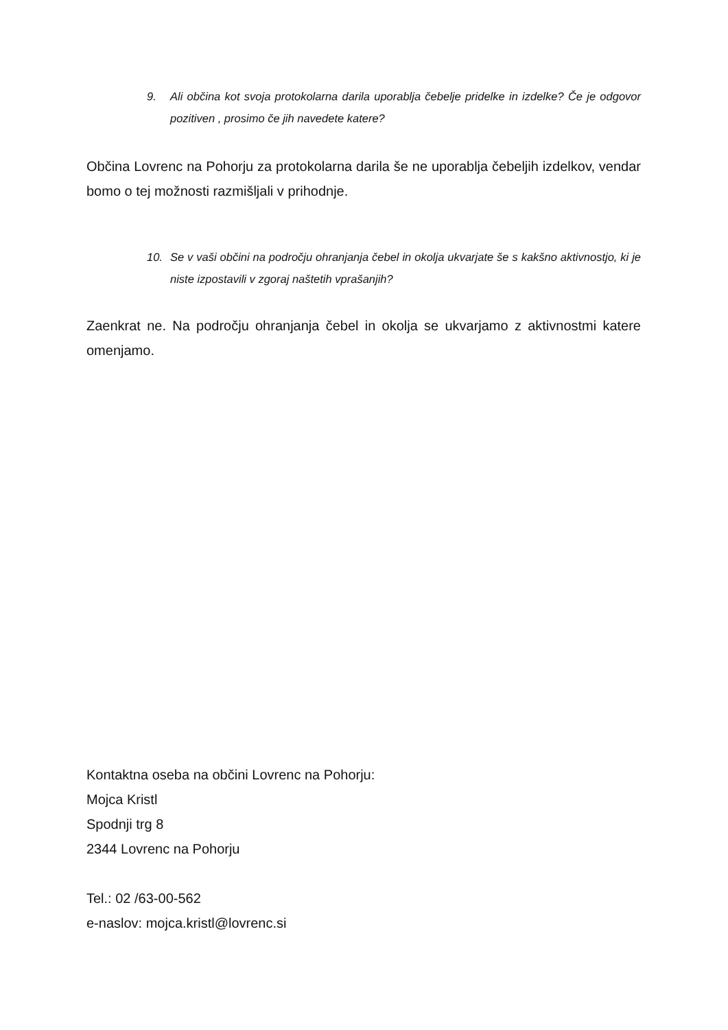9. Ali občina kot svoja protokolarna darila uporablja čebelje pridelke in izdelke? Če je odgovor pozitiven , prosimo če jih navedete katere?
Občina Lovrenc na Pohorju za protokolarna darila še ne uporablja čebeljih izdelkov, vendar bomo o tej možnosti razmišljali v prihodnje.
10. Se v vaši občini na področju ohranjanja čebel in okolja ukvarjate še s kakšno aktivnostjo, ki je niste izpostavili v zgoraj naštetih vprašanjih?
Zaenkrat ne. Na področju ohranjanja čebel in okolja se ukvarjamo z aktivnostmi katere omenjamo.
Kontaktna oseba na občini Lovrenc na Pohorju:
Mojca Kristl
Spodnji trg 8
2344 Lovrenc na Pohorju
Tel.: 02 /63-00-562
e-naslov: mojca.kristl@lovrenc.si